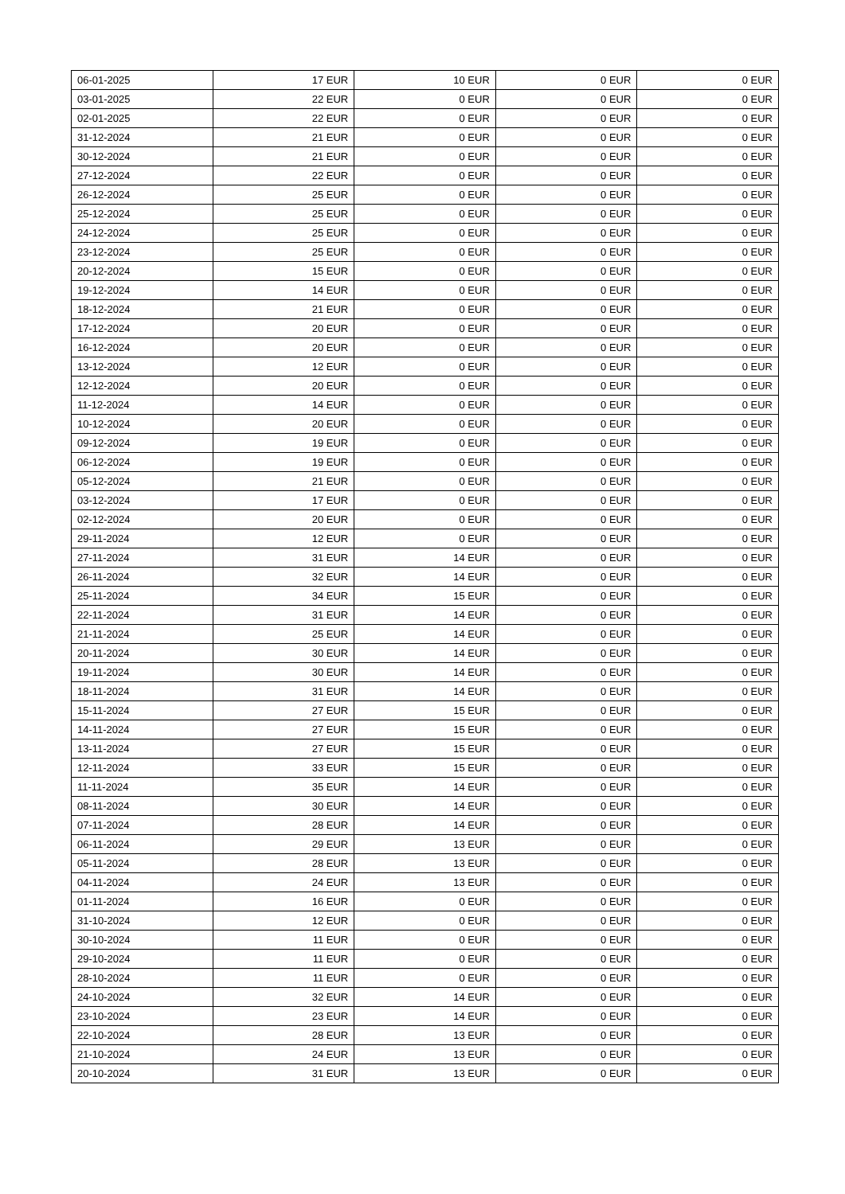| 06-01-2025 | 17 EUR | 10 EUR | 0 EUR | 0 EUR |
| 03-01-2025 | 22 EUR | 0 EUR | 0 EUR | 0 EUR |
| 02-01-2025 | 22 EUR | 0 EUR | 0 EUR | 0 EUR |
| 31-12-2024 | 21 EUR | 0 EUR | 0 EUR | 0 EUR |
| 30-12-2024 | 21 EUR | 0 EUR | 0 EUR | 0 EUR |
| 27-12-2024 | 22 EUR | 0 EUR | 0 EUR | 0 EUR |
| 26-12-2024 | 25 EUR | 0 EUR | 0 EUR | 0 EUR |
| 25-12-2024 | 25 EUR | 0 EUR | 0 EUR | 0 EUR |
| 24-12-2024 | 25 EUR | 0 EUR | 0 EUR | 0 EUR |
| 23-12-2024 | 25 EUR | 0 EUR | 0 EUR | 0 EUR |
| 20-12-2024 | 15 EUR | 0 EUR | 0 EUR | 0 EUR |
| 19-12-2024 | 14 EUR | 0 EUR | 0 EUR | 0 EUR |
| 18-12-2024 | 21 EUR | 0 EUR | 0 EUR | 0 EUR |
| 17-12-2024 | 20 EUR | 0 EUR | 0 EUR | 0 EUR |
| 16-12-2024 | 20 EUR | 0 EUR | 0 EUR | 0 EUR |
| 13-12-2024 | 12 EUR | 0 EUR | 0 EUR | 0 EUR |
| 12-12-2024 | 20 EUR | 0 EUR | 0 EUR | 0 EUR |
| 11-12-2024 | 14 EUR | 0 EUR | 0 EUR | 0 EUR |
| 10-12-2024 | 20 EUR | 0 EUR | 0 EUR | 0 EUR |
| 09-12-2024 | 19 EUR | 0 EUR | 0 EUR | 0 EUR |
| 06-12-2024 | 19 EUR | 0 EUR | 0 EUR | 0 EUR |
| 05-12-2024 | 21 EUR | 0 EUR | 0 EUR | 0 EUR |
| 03-12-2024 | 17 EUR | 0 EUR | 0 EUR | 0 EUR |
| 02-12-2024 | 20 EUR | 0 EUR | 0 EUR | 0 EUR |
| 29-11-2024 | 12 EUR | 0 EUR | 0 EUR | 0 EUR |
| 27-11-2024 | 31 EUR | 14 EUR | 0 EUR | 0 EUR |
| 26-11-2024 | 32 EUR | 14 EUR | 0 EUR | 0 EUR |
| 25-11-2024 | 34 EUR | 15 EUR | 0 EUR | 0 EUR |
| 22-11-2024 | 31 EUR | 14 EUR | 0 EUR | 0 EUR |
| 21-11-2024 | 25 EUR | 14 EUR | 0 EUR | 0 EUR |
| 20-11-2024 | 30 EUR | 14 EUR | 0 EUR | 0 EUR |
| 19-11-2024 | 30 EUR | 14 EUR | 0 EUR | 0 EUR |
| 18-11-2024 | 31 EUR | 14 EUR | 0 EUR | 0 EUR |
| 15-11-2024 | 27 EUR | 15 EUR | 0 EUR | 0 EUR |
| 14-11-2024 | 27 EUR | 15 EUR | 0 EUR | 0 EUR |
| 13-11-2024 | 27 EUR | 15 EUR | 0 EUR | 0 EUR |
| 12-11-2024 | 33 EUR | 15 EUR | 0 EUR | 0 EUR |
| 11-11-2024 | 35 EUR | 14 EUR | 0 EUR | 0 EUR |
| 08-11-2024 | 30 EUR | 14 EUR | 0 EUR | 0 EUR |
| 07-11-2024 | 28 EUR | 14 EUR | 0 EUR | 0 EUR |
| 06-11-2024 | 29 EUR | 13 EUR | 0 EUR | 0 EUR |
| 05-11-2024 | 28 EUR | 13 EUR | 0 EUR | 0 EUR |
| 04-11-2024 | 24 EUR | 13 EUR | 0 EUR | 0 EUR |
| 01-11-2024 | 16 EUR | 0 EUR | 0 EUR | 0 EUR |
| 31-10-2024 | 12 EUR | 0 EUR | 0 EUR | 0 EUR |
| 30-10-2024 | 11 EUR | 0 EUR | 0 EUR | 0 EUR |
| 29-10-2024 | 11 EUR | 0 EUR | 0 EUR | 0 EUR |
| 28-10-2024 | 11 EUR | 0 EUR | 0 EUR | 0 EUR |
| 24-10-2024 | 32 EUR | 14 EUR | 0 EUR | 0 EUR |
| 23-10-2024 | 23 EUR | 14 EUR | 0 EUR | 0 EUR |
| 22-10-2024 | 28 EUR | 13 EUR | 0 EUR | 0 EUR |
| 21-10-2024 | 24 EUR | 13 EUR | 0 EUR | 0 EUR |
| 20-10-2024 | 31 EUR | 13 EUR | 0 EUR | 0 EUR |